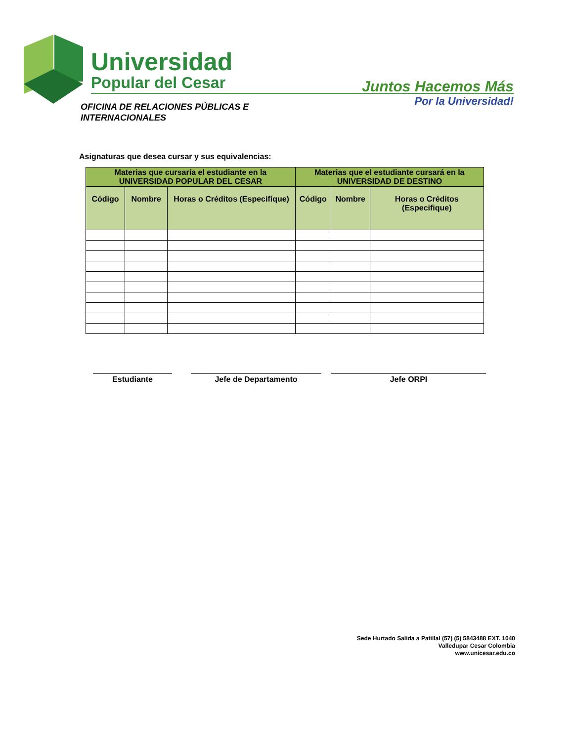Universidad
Popular del Cesar
Juntos Hacemos Más
Por la Universidad!
OFICINA DE RELACIONES PÚBLICAS E INTERNACIONALES
Asignaturas que desea cursar y sus equivalencias:
| Materias que cursaría el estudiante en la UNIVERSIDAD POPULAR DEL CESAR | | | Materias que el estudiante cursará en la UNIVERSIDAD DE DESTINO | | |
| --- | --- | --- | --- | --- | --- |
| Código | Nombre | Horas o Créditos (Especifique) | Código | Nombre | Horas o Créditos (Especifique) |
Estudiante Jefe de Departamento Jefe ORPI
Sede Hurtado Salida a Patillal (57) (5) 5843488 EXT. 1040
Valledupar Cesar Colombia
www.unicesar.edu.co